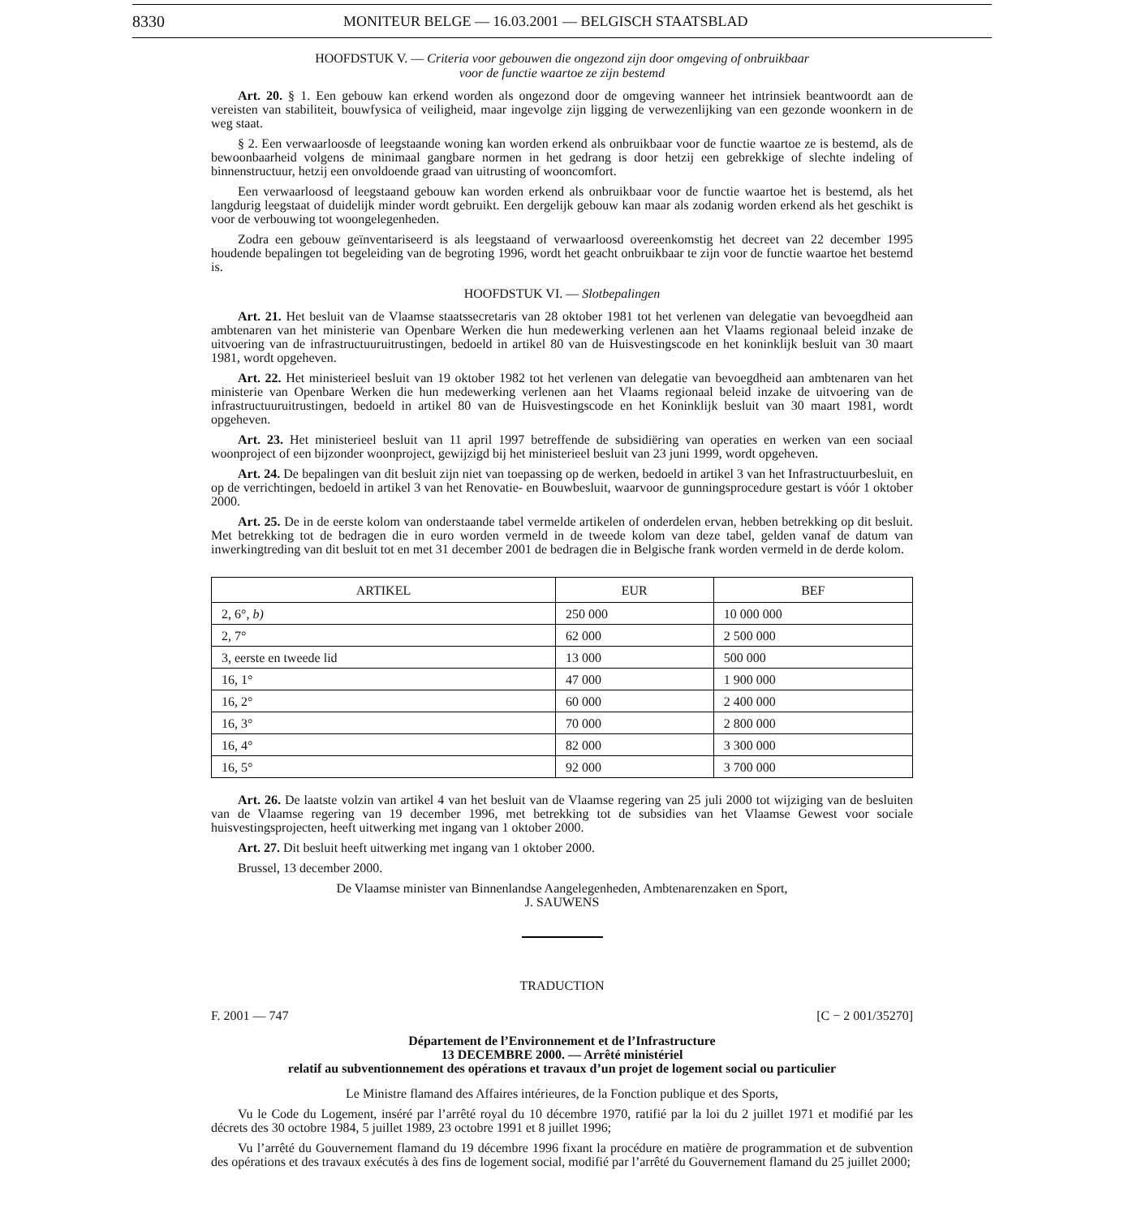8330 MONITEUR BELGE — 16.03.2001 — BELGISCH STAATSBLAD
HOOFDSTUK V. — Criteria voor gebouwen die ongezond zijn door omgeving of onbruikbaar
voor de functie waartoe ze zijn bestemd
Art. 20. § 1. Een gebouw kan erkend worden als ongezond door de omgeving wanneer het intrinsiek beantwoordt aan de vereisten van stabiliteit, bouwfysica of veiligheid, maar ingevolge zijn ligging de verwezenlijking van een gezonde woonkern in de weg staat.
§ 2. Een verwaarloosde of leegstaande woning kan worden erkend als onbruikbaar voor de functie waartoe ze is bestemd, als de bewoonbaarheid volgens de minimaal gangbare normen in het gedrang is door hetzij een gebrekkige of slechte indeling of binnenstructuur, hetzij een onvoldoende graad van uitrusting of wooncomfort.
Een verwaarloosd of leegstaand gebouw kan worden erkend als onbruikbaar voor de functie waartoe het is bestemd, als het langdurig leegstaat of duidelijk minder wordt gebruikt. Een dergelijk gebouw kan maar als zodanig worden erkend als het geschikt is voor de verbouwing tot woongelegenheden.
Zodra een gebouw geïnventariseerd is als leegstaand of verwaarloosd overeenkomstig het decreet van 22 december 1995 houdende bepalingen tot begeleiding van de begroting 1996, wordt het geacht onbruikbaar te zijn voor de functie waartoe het bestemd is.
HOOFDSTUK VI. — Slotbepalingen
Art. 21. Het besluit van de Vlaamse staatssecretaris van 28 oktober 1981 tot het verlenen van delegatie van bevoegdheid aan ambtenaren van het ministerie van Openbare Werken die hun medewerking verlenen aan het Vlaams regionaal beleid inzake de uitvoering van de infrastructuuruitrustingen, bedoeld in artikel 80 van de Huisvestingscode en het koninklijk besluit van 30 maart 1981, wordt opgeheven.
Art. 22. Het ministerieel besluit van 19 oktober 1982 tot het verlenen van delegatie van bevoegdheid aan ambtenaren van het ministerie van Openbare Werken die hun medewerking verlenen aan het Vlaams regionaal beleid inzake de uitvoering van de infrastructuuruitrustingen, bedoeld in artikel 80 van de Huisvestingscode en het Koninklijk besluit van 30 maart 1981, wordt opgeheven.
Art. 23. Het ministerieel besluit van 11 april 1997 betreffende de subsidiëring van operaties en werken van een sociaal woonproject of een bijzonder woonproject, gewijzigd bij het ministerieel besluit van 23 juni 1999, wordt opgeheven.
Art. 24. De bepalingen van dit besluit zijn niet van toepassing op de werken, bedoeld in artikel 3 van het Infrastructuurbesluit, en op de verrichtingen, bedoeld in artikel 3 van het Renovatie- en Bouwbesluit, waarvoor de gunningsprocedure gestart is vóór 1 oktober 2000.
Art. 25. De in de eerste kolom van onderstaande tabel vermelde artikelen of onderdelen ervan, hebben betrekking op dit besluit. Met betrekking tot de bedragen die in euro worden vermeld in de tweede kolom van deze tabel, gelden vanaf de datum van inwerkingtreding van dit besluit tot en met 31 december 2001 de bedragen die in Belgische frank worden vermeld in de derde kolom.
| ARTIKEL | EUR | BEF |
| --- | --- | --- |
| 2, 6°, b) | 250 000 | 10 000 000 |
| 2, 7° | 62 000 | 2 500 000 |
| 3, eerste en tweede lid | 13 000 | 500 000 |
| 16, 1° | 47 000 | 1 900 000 |
| 16, 2° | 60 000 | 2 400 000 |
| 16, 3° | 70 000 | 2 800 000 |
| 16, 4° | 82 000 | 3 300 000 |
| 16, 5° | 92 000 | 3 700 000 |
Art. 26. De laatste volzin van artikel 4 van het besluit van de Vlaamse regering van 25 juli 2000 tot wijziging van de besluiten van de Vlaamse regering van 19 december 1996, met betrekking tot de subsidies van het Vlaamse Gewest voor sociale huisvestingsprojecten, heeft uitwerking met ingang van 1 oktober 2000.
Art. 27. Dit besluit heeft uitwerking met ingang van 1 oktober 2000.
Brussel, 13 december 2000.
De Vlaamse minister van Binnenlandse Aangelegenheden, Ambtenarenzaken en Sport,
J. SAUWENS
TRADUCTION
F. 2001 — 747 [C − 2 001/35270]
Département de l’Environnement et de l’Infrastructure
13 DECEMBRE 2000. — Arrêté ministériel
relatif au subventionnement des opérations et travaux d’un projet de logement social ou particulier
Le Ministre flamand des Affaires intérieures, de la Fonction publique et des Sports,
Vu le Code du Logement, inséré par l’arrêté royal du 10 décembre 1970, ratifié par la loi du 2 juillet 1971 et modifié par les décrets des 30 octobre 1984, 5 juillet 1989, 23 octobre 1991 et 8 juillet 1996;
Vu l’arrêté du Gouvernement flamand du 19 décembre 1996 fixant la procédure en matière de programmation et de subvention des opérations et des travaux exécutés à des fins de logement social, modifié par l’arrêté du Gouvernement flamand du 25 juillet 2000;